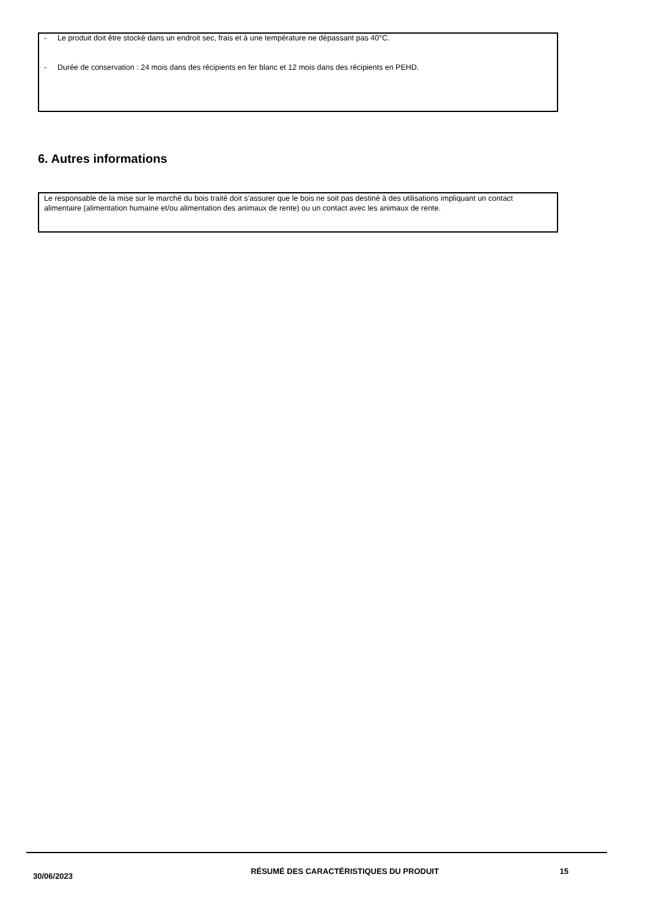- Le produit doit être stocké dans un endroit sec, frais et à une température ne dépassant pas 40°C.
- Durée de conservation : 24 mois dans des récipients en fer blanc et 12 mois dans des récipients en PEHD.
6. Autres informations
Le responsable de la mise sur le marché du bois traité doit s’assurer que le bois ne soit pas destiné à des utilisations impliquant un contact alimentaire (alimentation humaine et/ou alimentation des animaux de rente) ou un contact avec les animaux de rente.
30/06/2023
RÉSUMÉ DES CARACTÉRISTIQUES DU PRODUIT 15